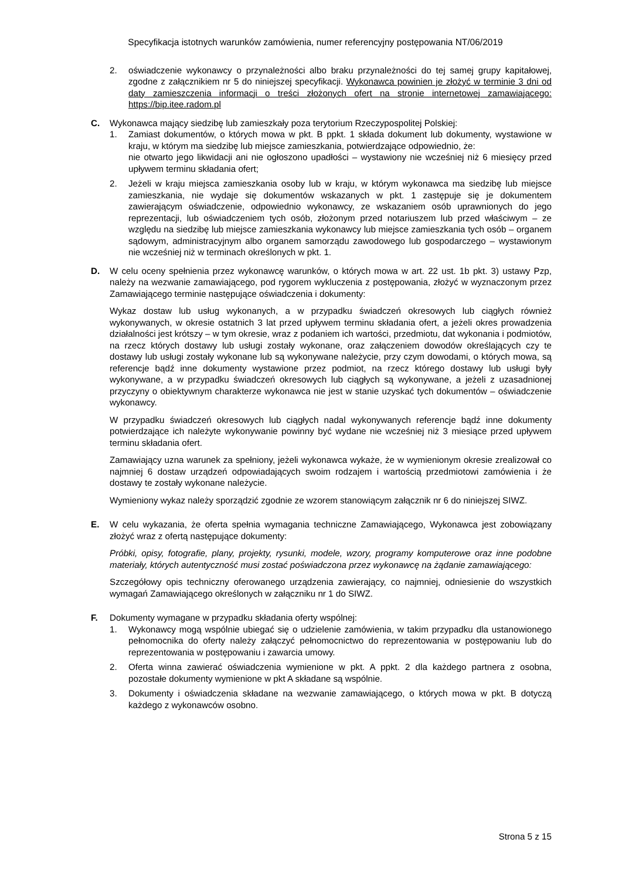Specyfikacja istotnych warunków zamówienia, numer referencyjny postępowania NT/06/2019
2. oświadczenie wykonawcy o przynależności albo braku przynależności do tej samej grupy kapitałowej, zgodne z załącznikiem nr 5 do niniejszej specyfikacji. Wykonawca powinien je złożyć w terminie 3 dni od daty zamieszczenia informacji o treści złożonych ofert na stronie internetowej zamawiającego: https://bip.itee.radom.pl
C. Wykonawca mający siedzibę lub zamieszkały poza terytorium Rzeczypospolitej Polskiej:
1. Zamiast dokumentów, o których mowa w pkt. B ppkt. 1 składa dokument lub dokumenty, wystawione w kraju, w którym ma siedzibę lub miejsce zamieszkania, potwierdzające odpowiednio, że:
nie otwarto jego likwidacji ani nie ogłoszono upadłości – wystawiony nie wcześniej niż 6 miesięcy przed upływem terminu składania ofert;
2. Jeżeli w kraju miejsca zamieszkania osoby lub w kraju, w którym wykonawca ma siedzibę lub miejsce zamieszkania, nie wydaje się dokumentów wskazanych w pkt. 1 zastępuje się je dokumentem zawierającym oświadczenie, odpowiednio wykonawcy, ze wskazaniem osób uprawnionych do jego reprezentacji, lub oświadczeniem tych osób, złożonym przed notariuszem lub przed właściwym – ze względu na siedzibę lub miejsce zamieszkania wykonawcy lub miejsce zamieszkania tych osób – organem sądowym, administracyjnym albo organem samorządu zawodowego lub gospodarczego – wystawionym nie wcześniej niż w terminach określonych w pkt. 1.
D. W celu oceny spełnienia przez wykonawcę warunków, o których mowa w art. 22 ust. 1b pkt. 3) ustawy Pzp, należy na wezwanie zamawiającego, pod rygorem wykluczenia z postępowania, złożyć w wyznaczonym przez Zamawiającego terminie następujące oświadczenia i dokumenty:
Wykaz dostaw lub usług wykonanych, a w przypadku świadczeń okresowych lub ciągłych również wykonywanych, w okresie ostatnich 3 lat przed upływem terminu składania ofert, a jeżeli okres prowadzenia działalności jest krótszy – w tym okresie, wraz z podaniem ich wartości, przedmiotu, dat wykonania i podmiotów, na rzecz których dostawy lub usługi zostały wykonane, oraz załączeniem dowodów określających czy te dostawy lub usługi zostały wykonane lub są wykonywane należycie, przy czym dowodami, o których mowa, są referencje bądź inne dokumenty wystawione przez podmiot, na rzecz którego dostawy lub usługi były wykonywane, a w przypadku świadczeń okresowych lub ciągłych są wykonywane, a jeżeli z uzasadnionej przyczyny o obiektywnym charakterze wykonawca nie jest w stanie uzyskać tych dokumentów – oświadczenie wykonawcy.
W przypadku świadczeń okresowych lub ciągłych nadal wykonywanych referencje bądź inne dokumenty potwierdzające ich należyte wykonywanie powinny być wydane nie wcześniej niż 3 miesiące przed upływem terminu składania ofert.
Zamawiający uzna warunek za spełniony, jeżeli wykonawca wykaże, że w wymienionym okresie zrealizował co najmniej 6 dostaw urządzeń odpowiadających swoim rodzajem i wartością przedmiotowi zamówienia i że dostawy te zostały wykonane należycie.
Wymieniony wykaz należy sporządzić zgodnie ze wzorem stanowiącym załącznik nr 6 do niniejszej SIWZ.
E. W celu wykazania, że oferta spełnia wymagania techniczne Zamawiającego, Wykonawca jest zobowiązany złożyć wraz z ofertą następujące dokumenty:
Próbki, opisy, fotografie, plany, projekty, rysunki, modele, wzory, programy komputerowe oraz inne podobne materiały, których autentyczność musi zostać poświadczona przez wykonawcę na żądanie zamawiającego:
Szczegółowy opis techniczny oferowanego urządzenia zawierający, co najmniej, odniesienie do wszystkich wymagań Zamawiającego określonych w załączniku nr 1 do SIWZ.
F. Dokumenty wymagane w przypadku składania oferty wspólnej:
1. Wykonawcy mogą wspólnie ubiegać się o udzielenie zamówienia, w takim przypadku dla ustanowionego pełnomocnika do oferty należy załączyć pełnomocnictwo do reprezentowania w postępowaniu lub do reprezentowania w postępowaniu i zawarcia umowy.
2. Oferta winna zawierać oświadczenia wymienione w pkt. A ppkt. 2 dla każdego partnera z osobna, pozostałe dokumenty wymienione w pkt A składane są wspólnie.
3. Dokumenty i oświadczenia składane na wezwanie zamawiającego, o których mowa w pkt. B dotyczą każdego z wykonawców osobno.
Strona 5 z 15